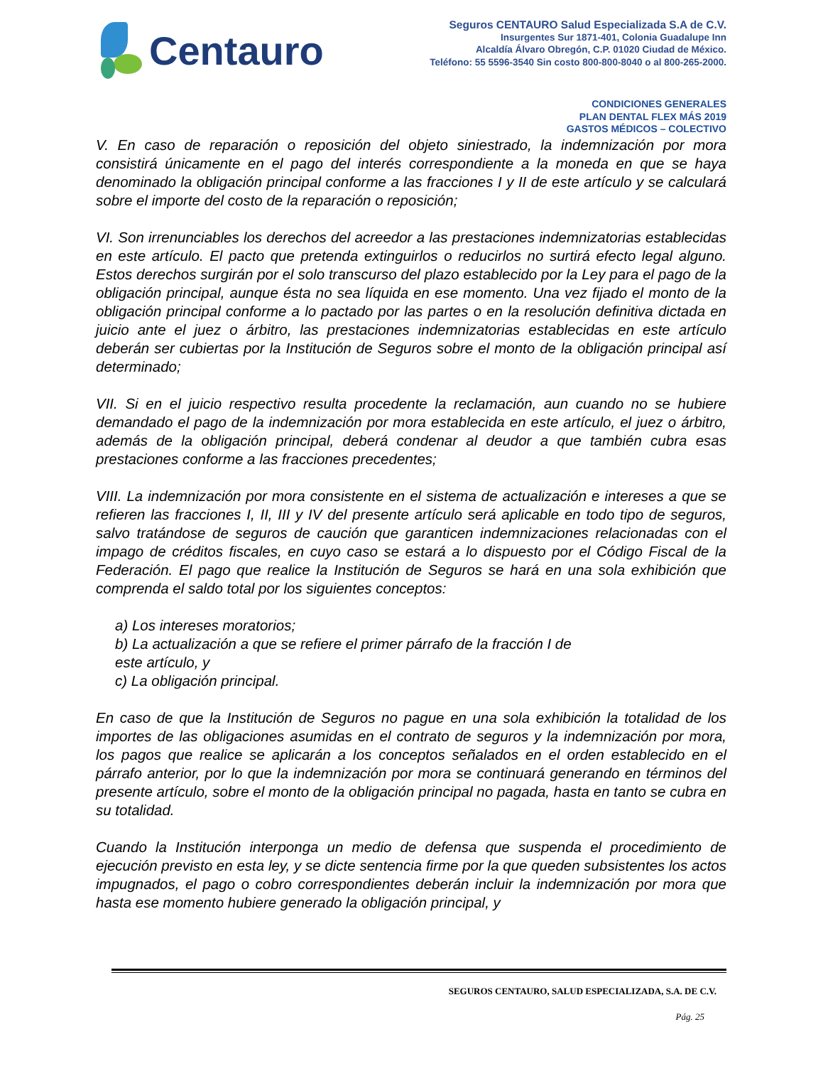Centauro
Seguros CENTAURO Salud Especializada S.A de C.V.
Insurgentes Sur 1871-401, Colonia Guadalupe Inn
Alcaldía Álvaro Obregón, C.P. 01020 Ciudad de México.
Teléfono: 55 5596-3540 Sin costo 800-800-8040 o al 800-265-2000.
CONDICIONES GENERALES
PLAN DENTAL FLEX MÁS 2019
GASTOS MÉDICOS – COLECTIVO
V. En caso de reparación o reposición del objeto siniestrado, la indemnización por mora consistirá únicamente en el pago del interés correspondiente a la moneda en que se haya denominado la obligación principal conforme a las fracciones I y II de este artículo y se calculará sobre el importe del costo de la reparación o reposición;
VI. Son irrenunciables los derechos del acreedor a las prestaciones indemnizatorias establecidas en este artículo. El pacto que pretenda extinguirlos o reducirlos no surtirá efecto legal alguno. Estos derechos surgirán por el solo transcurso del plazo establecido por la Ley para el pago de la obligación principal, aunque ésta no sea líquida en ese momento. Una vez fijado el monto de la obligación principal conforme a lo pactado por las partes o en la resolución definitiva dictada en juicio ante el juez o árbitro, las prestaciones indemnizatorias establecidas en este artículo deberán ser cubiertas por la Institución de Seguros sobre el monto de la obligación principal así determinado;
VII. Si en el juicio respectivo resulta procedente la reclamación, aun cuando no se hubiere demandado el pago de la indemnización por mora establecida en este artículo, el juez o árbitro, además de la obligación principal, deberá condenar al deudor a que también cubra esas prestaciones conforme a las fracciones precedentes;
VIII. La indemnización por mora consistente en el sistema de actualización e intereses a que se refieren las fracciones I, II, III y IV del presente artículo será aplicable en todo tipo de seguros, salvo tratándose de seguros de caución que garanticen indemnizaciones relacionadas con el impago de créditos fiscales, en cuyo caso se estará a lo dispuesto por el Código Fiscal de la Federación. El pago que realice la Institución de Seguros se hará en una sola exhibición que comprenda el saldo total por los siguientes conceptos:
a) Los intereses moratorios;
b) La actualización a que se refiere el primer párrafo de la fracción I de
este artículo, y
c) La obligación principal.
En caso de que la Institución de Seguros no pague en una sola exhibición la totalidad de los importes de las obligaciones asumidas en el contrato de seguros y la indemnización por mora, los pagos que realice se aplicarán a los conceptos señalados en el orden establecido en el párrafo anterior, por lo que la indemnización por mora se continuará generando en términos del presente artículo, sobre el monto de la obligación principal no pagada, hasta en tanto se cubra en su totalidad.
Cuando la Institución interponga un medio de defensa que suspenda el procedimiento de ejecución previsto en esta ley, y se dicte sentencia firme por la que queden subsistentes los actos impugnados, el pago o cobro correspondientes deberán incluir la indemnización por mora que hasta ese momento hubiere generado la obligación principal, y
SEGUROS CENTAURO, SALUD ESPECIALIZADA, S.A. DE C.V.
Pág. 25